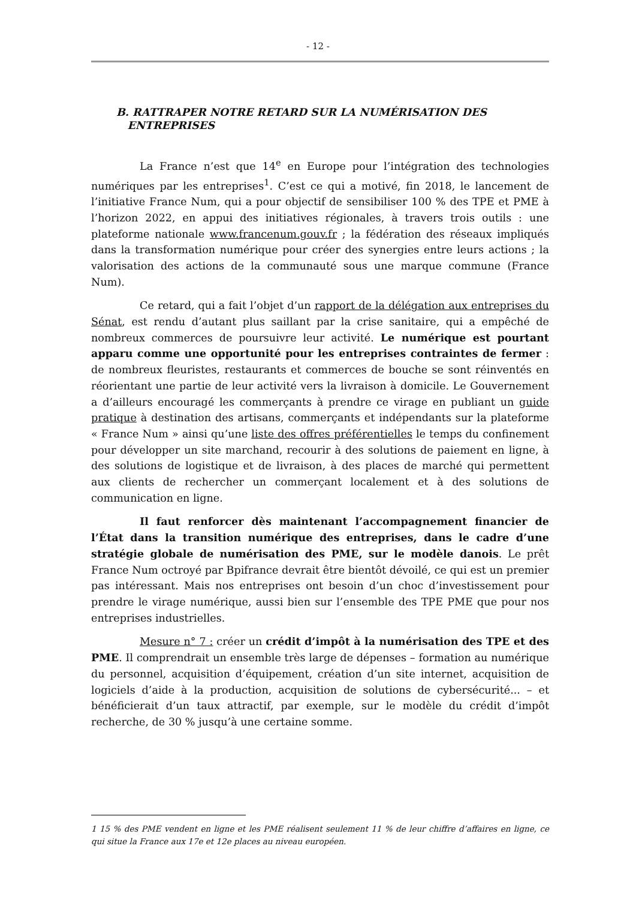- 12 -
B. RATTRAPER NOTRE RETARD SUR LA NUMÉRISATION DES
ENTREPRISES
La France n’est que 14<sup>e</sup> en Europe pour l’intégration des technologies numériques par les entreprises<sup>1</sup>. C’est ce qui a motivé, fin 2018, le lancement de l’initiative France Num, qui a pour objectif de sensibiliser 100 % des TPE et PME à l’horizon 2022, en appui des initiatives régionales, à travers trois outils : une plateforme nationale www.francenum.gouv.fr ; la fédération des réseaux impliqués dans la transformation numérique pour créer des synergies entre leurs actions ; la valorisation des actions de la communauté sous une marque commune (France Num).
Ce retard, qui a fait l’objet d’un rapport de la délégation aux entreprises du Sénat, est rendu d’autant plus saillant par la crise sanitaire, qui a empêché de nombreux commerces de poursuivre leur activité. Le numérique est pourtant apparu comme une opportunité pour les entreprises contraintes de fermer : de nombreux fleuristes, restaurants et commerces de bouche se sont réinventés en réorientant une partie de leur activité vers la livraison à domicile. Le Gouvernement a d’ailleurs encouragé les commerçants à prendre ce virage en publiant un guide pratique à destination des artisans, commerçants et indépendants sur la plateforme « France Num » ainsi qu’une liste des offres préférentielles le temps du confinement pour développer un site marchand, recourir à des solutions de paiement en ligne, à des solutions de logistique et de livraison, à des places de marché qui permettent aux clients de rechercher un commerçant localement et à des solutions de communication en ligne.
Il faut renforcer dès maintenant l’accompagnement financier de l’État dans la transition numérique des entreprises, dans le cadre d’une stratégie globale de numérisation des PME, sur le modèle danois. Le prêt France Num octroyé par Bpifrance devrait être bientôt dévoilé, ce qui est un premier pas intéressant. Mais nos entreprises ont besoin d’un choc d’investissement pour prendre le virage numérique, aussi bien sur l’ensemble des TPE PME que pour nos entreprises industrielles.
Mesure n° 7 : créer un crédit d’impôt à la numérisation des TPE et des PME. Il comprendrait un ensemble très large de dépenses – formation au numérique du personnel, acquisition d’équipement, création d’un site internet, acquisition de logiciels d’aide à la production, acquisition de solutions de cybersécurité... – et bénéficierait d’un taux attractif, par exemple, sur le modèle du crédit d’impôt recherche, de 30 % jusqu’à une certaine somme.
1 15 % des PME vendent en ligne et les PME réalisent seulement 11 % de leur chiffre d’affaires en ligne, ce qui situe la France aux 17e et 12e places au niveau européen.